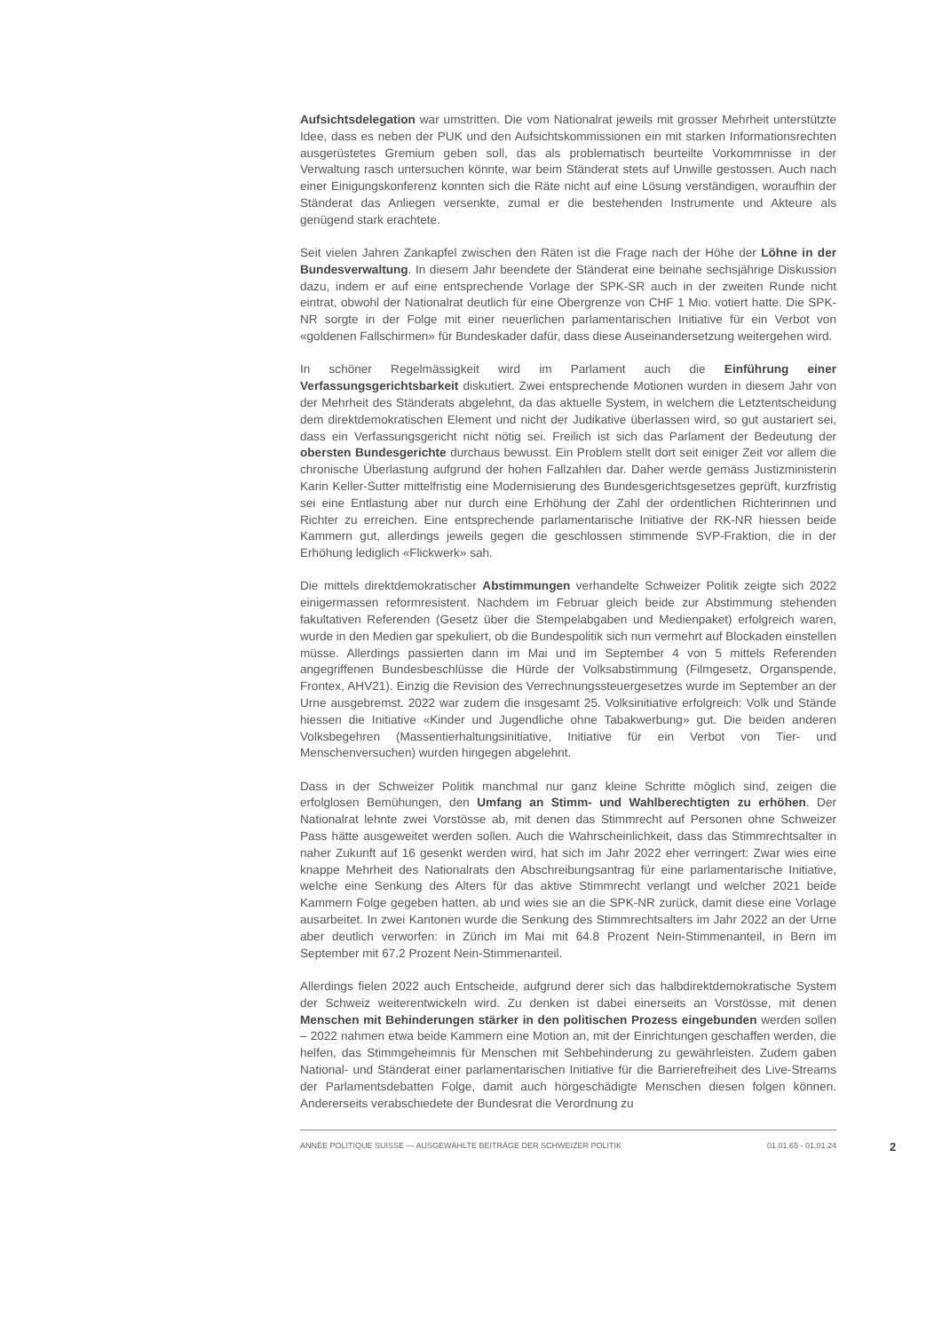Aufsichtsdelegation war umstritten. Die vom Nationalrat jeweils mit grosser Mehrheit unterstützte Idee, dass es neben der PUK und den Aufsichtskommissionen ein mit starken Informationsrechten ausgerüstetes Gremium geben soll, das als problematisch beurteilte Vorkommnisse in der Verwaltung rasch untersuchen könnte, war beim Ständerat stets auf Unwille gestossen. Auch nach einer Einigungskonferenz konnten sich die Räte nicht auf eine Lösung verständigen, woraufhin der Ständerat das Anliegen versenkte, zumal er die bestehenden Instrumente und Akteure als genügend stark erachtete.
Seit vielen Jahren Zankapfel zwischen den Räten ist die Frage nach der Höhe der Löhne in der Bundesverwaltung. In diesem Jahr beendete der Ständerat eine beinahe sechsjährige Diskussion dazu, indem er auf eine entsprechende Vorlage der SPK-SR auch in der zweiten Runde nicht eintrat, obwohl der Nationalrat deutlich für eine Obergrenze von CHF 1 Mio. votiert hatte. Die SPK-NR sorgte in der Folge mit einer neuerlichen parlamentarischen Initiative für ein Verbot von «goldenen Fallschirmen» für Bundeskader dafür, dass diese Auseinandersetzung weitergehen wird.
In schöner Regelmässigkeit wird im Parlament auch die Einführung einer Verfassungsgerichtsbarkeit diskutiert. Zwei entsprechende Motionen wurden in diesem Jahr von der Mehrheit des Ständerats abgelehnt, da das aktuelle System, in welchem die Letztentscheidung dem direktdemokratischen Element und nicht der Judikative überlassen wird, so gut austariert sei, dass ein Verfassungsgericht nicht nötig sei. Freilich ist sich das Parlament der Bedeutung der obersten Bundesgerichte durchaus bewusst. Ein Problem stellt dort seit einiger Zeit vor allem die chronische Überlastung aufgrund der hohen Fallzahlen dar. Daher werde gemäss Justizministerin Karin Keller-Sutter mittelfristig eine Modernisierung des Bundesgerichtsgesetzes geprüft, kurzfristig sei eine Entlastung aber nur durch eine Erhöhung der Zahl der ordentlichen Richterinnen und Richter zu erreichen. Eine entsprechende parlamentarische Initiative der RK-NR hiessen beide Kammern gut, allerdings jeweils gegen die geschlossen stimmende SVP-Fraktion, die in der Erhöhung lediglich «Flickwerk» sah.
Die mittels direktdemokratischer Abstimmungen verhandelte Schweizer Politik zeigte sich 2022 einigermassen reformresistent. Nachdem im Februar gleich beide zur Abstimmung stehenden fakultativen Referenden (Gesetz über die Stempelabgaben und Medienpaket) erfolgreich waren, wurde in den Medien gar spekuliert, ob die Bundespolitik sich nun vermehrt auf Blockaden einstellen müsse. Allerdings passierten dann im Mai und im September 4 von 5 mittels Referenden angegriffenen Bundesbeschlüsse die Hürde der Volksabstimmung (Filmgesetz, Organspende, Frontex, AHV21). Einzig die Revision des Verrechnungssteuergesetzes wurde im September an der Urne ausgebremst. 2022 war zudem die insgesamt 25. Volksinitiative erfolgreich: Volk und Stände hiessen die Initiative «Kinder und Jugendliche ohne Tabakwerbung» gut. Die beiden anderen Volksbegehren (Massentierhaltungsinitiative, Initiative für ein Verbot von Tier- und Menschenversuchen) wurden hingegen abgelehnt.
Dass in der Schweizer Politik manchmal nur ganz kleine Schritte möglich sind, zeigen die erfolglosen Bemühungen, den Umfang an Stimm- und Wahlberechtigten zu erhöhen. Der Nationalrat lehnte zwei Vorstösse ab, mit denen das Stimmrecht auf Personen ohne Schweizer Pass hätte ausgeweitet werden sollen. Auch die Wahrscheinlichkeit, dass das Stimmrechtsalter in naher Zukunft auf 16 gesenkt werden wird, hat sich im Jahr 2022 eher verringert: Zwar wies eine knappe Mehrheit des Nationalrats den Abschreibungsantrag für eine parlamentarische Initiative, welche eine Senkung des Alters für das aktive Stimmrecht verlangt und welcher 2021 beide Kammern Folge gegeben hatten, ab und wies sie an die SPK-NR zurück, damit diese eine Vorlage ausarbeitet. In zwei Kantonen wurde die Senkung des Stimmrechtsalters im Jahr 2022 an der Urne aber deutlich verworfen: in Zürich im Mai mit 64.8 Prozent Nein-Stimmenanteil, in Bern im September mit 67.2 Prozent Nein-Stimmenanteil.
Allerdings fielen 2022 auch Entscheide, aufgrund derer sich das halbdirektdemokratische System der Schweiz weiterentwickeln wird. Zu denken ist dabei einerseits an Vorstösse, mit denen Menschen mit Behinderungen stärker in den politischen Prozess eingebunden werden sollen – 2022 nahmen etwa beide Kammern eine Motion an, mit der Einrichtungen geschaffen werden, die helfen, das Stimmgeheimnis für Menschen mit Sehbehinderung zu gewährleisten. Zudem gaben National- und Ständerat einer parlamentarischen Initiative für die Barrierefreiheit des Live-Streams der Parlamentsdebatten Folge, damit auch hörgeschädigte Menschen diesen folgen können. Andererseits verabschiedete der Bundesrat die Verordnung zu
ANNÉE POLITIQUE SUISSE — AUSGEWÄHLTE BEITRÄGE DER SCHWEIZER POLITIK 01.01.65 - 01.01.24
2